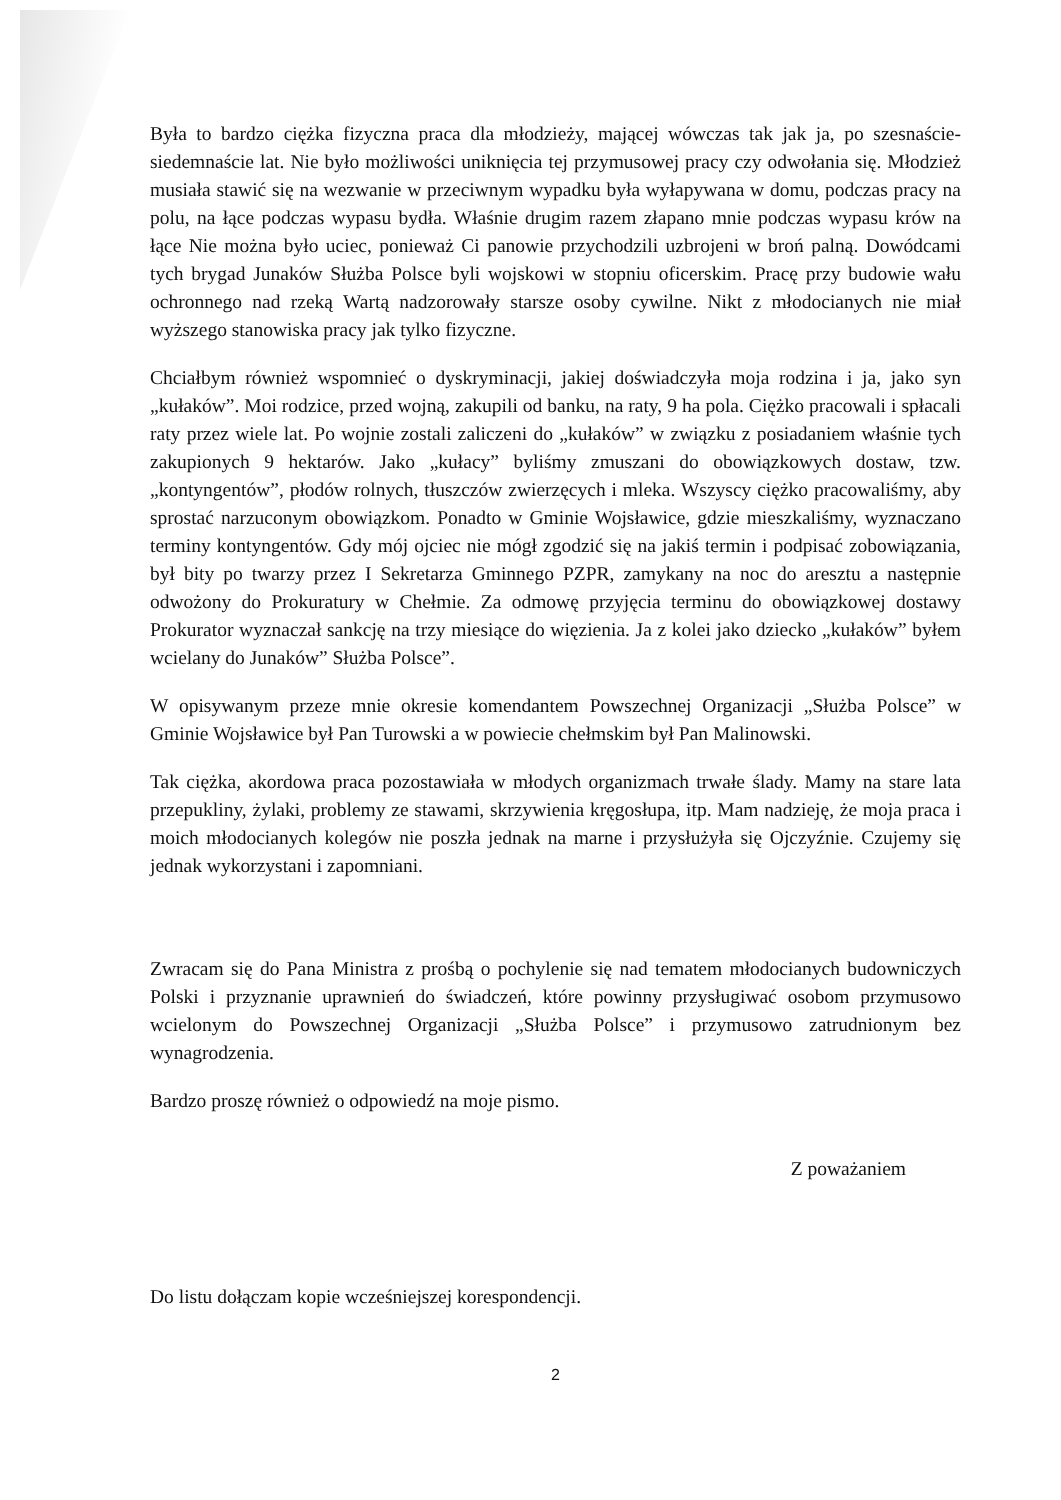Była to bardzo ciężka fizyczna praca dla młodzieży, mającej wówczas tak jak ja, po szesnaście-siedemnaście lat. Nie było możliwości uniknięcia tej przymusowej pracy czy odwołania się. Młodzież musiała stawić się na wezwanie w przeciwnym wypadku była wyłapywana w domu, podczas pracy na polu, na łące podczas wypasu bydła. Właśnie drugim razem złapano mnie podczas wypasu krów na łące Nie można było uciec, ponieważ Ci panowie przychodzili uzbrojeni w broń palną. Dowódcami tych brygad Junaków Służba Polsce byli wojskowi w stopniu oficerskim. Pracę przy budowie wału ochronnego nad rzeką Wartą nadzorowały starsze osoby cywilne. Nikt z młodocianych nie miał wyższego stanowiska pracy jak tylko fizyczne.
Chciałbym również wspomnieć o dyskryminacji, jakiej doświadczyła moja rodzina i ja, jako syn „kułaków”. Moi rodzice, przed wojną, zakupili od banku, na raty, 9 ha pola. Ciężko pracowali i spłacali raty przez wiele lat. Po wojnie zostali zaliczeni do „kułaków” w związku z posiadaniem właśnie tych zakupionych 9 hektarów. Jako „kułacy” byliśmy zmuszani do obowiązkowych dostaw, tzw. „kontyngentów”, płodów rolnych, tłuszczów zwierzęcych i mleka. Wszyscy ciężko pracowaliśmy, aby sprostać narzuconym obowiązkom. Ponadto w Gminie Wojsławice, gdzie mieszkaliśmy, wyznaczano terminy kontyngentów. Gdy mój ojciec nie mógł zgodzić się na jakiś termin i podpisać zobowiązania, był bity po twarzy przez I Sekretarza Gminnego PZPR, zamykany na noc do aresztu a następnie odwożony do Prokuratury w Chełmie. Za odmowę przyjęcia terminu do obowiązkowej dostawy Prokurator wyznaczał sankcję na trzy miesiące do więzienia. Ja z kolei jako dziecko „kułaków” byłem wcielany do Junaków” Służba Polsce”.
W opisywanym przeze mnie okresie komendantem Powszechnej Organizacji „Służba Polsce” w Gminie Wojsławice był Pan Turowski a w powiecie chełmskim był Pan Malinowski.
Tak ciężka, akordowa praca pozostawiała w młodych organizmach trwałe ślady. Mamy na stare lata przepukliny, żylaki, problemy ze stawami, skrzywienia kręgosłupa, itp. Mam nadzieję, że moja praca i moich młodocianych kolegów nie poszła jednak na marne i przysłużyła się Ojczyźnie. Czujemy się jednak wykorzystani i zapomniani.
Zwracam się do Pana Ministra z prośbą o pochylenie się nad tematem młodocianych budowniczych Polski i przyznanie uprawnień do świadczeń, które powinny przysługiwać osobom przymusowo wcielonym do Powszechnej Organizacji „Służba Polsce” i przymusowo zatrudnionym bez wynagrodzenia.
Bardzo proszę również o odpowiedź na moje pismo.
Z poważaniem
Do listu dołączam kopie wcześniejszej korespondencji.
2